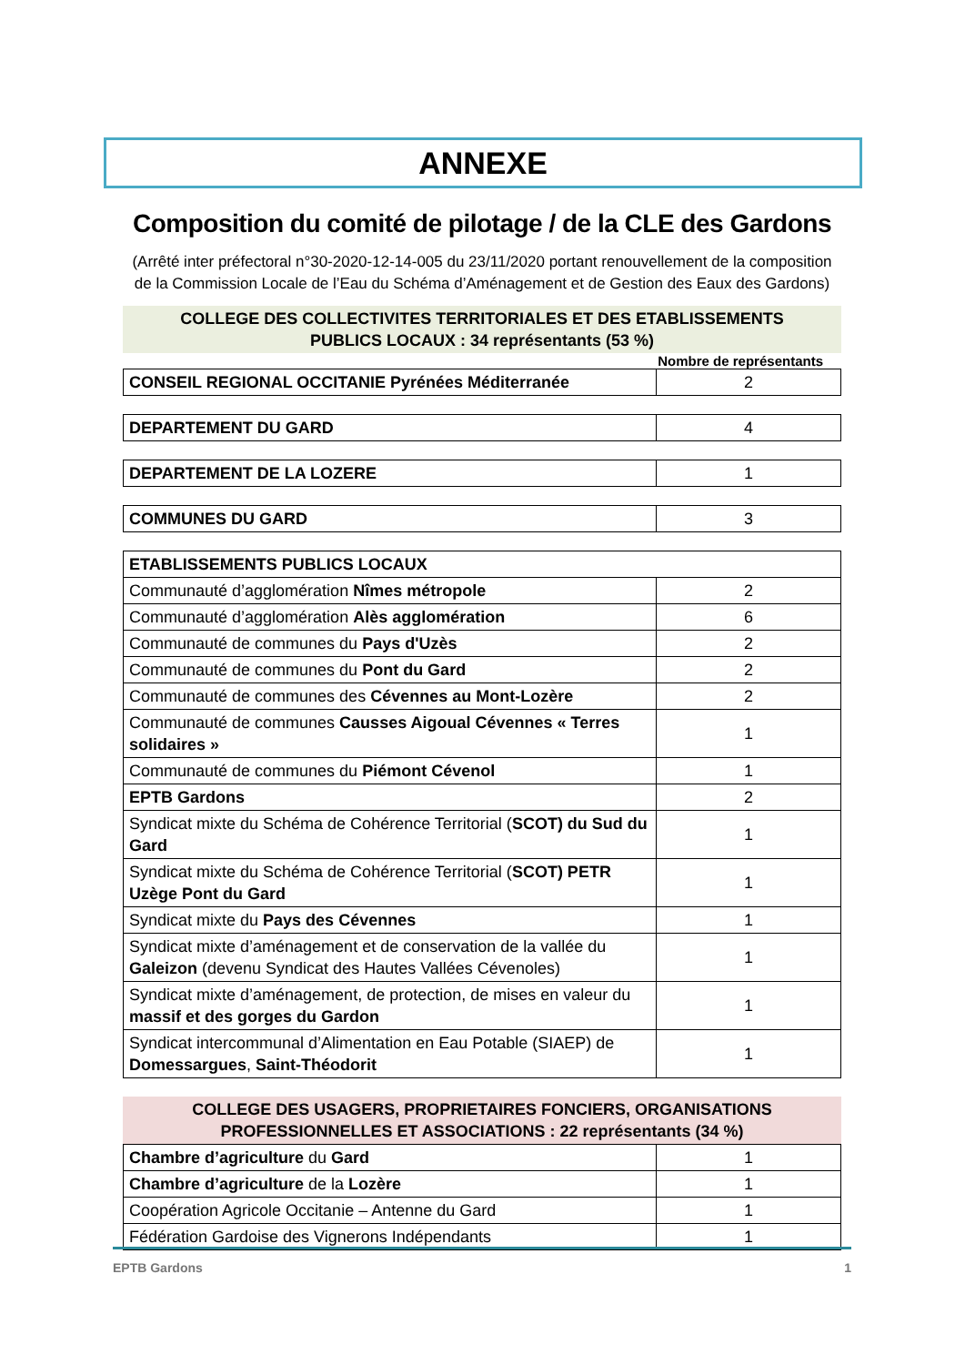ANNEXE
Composition du comité de pilotage / de la CLE des Gardons
(Arrêté inter préfectoral n°30-2020-12-14-005 du 23/11/2020 portant renouvellement de la composition de la Commission Locale de l’Eau du Schéma d’Aménagement et de Gestion des Eaux des Gardons)
COLLEGE DES COLLECTIVITES TERRITORIALES ET DES ETABLISSEMENTS
PUBLICS LOCAUX : 34 représentants (53 %)
Nombre de représentants
| CONSEIL REGIONAL OCCITANIE Pyrénées Méditerranée | 2 |
| DEPARTEMENT DU GARD | 4 |
| DEPARTEMENT DE LA LOZERE | 1 |
| COMMUNES DU GARD | 3 |
| ETABLISSEMENTS PUBLICS LOCAUX | |
| Communauté d’agglomération Nîmes métropole | 2 |
| Communauté d’agglomération Alès agglomération | 6 |
| Communauté de communes du Pays d'Uzès | 2 |
| Communauté de communes du Pont du Gard | 2 |
| Communauté de communes des Cévennes au Mont-Lozère | 2 |
| Communauté de communes Causses Aigoual Cévennes « Terres solidaires » | 1 |
| Communauté de communes du Piémont Cévenol | 1 |
| EPTB Gardons | 2 |
| Syndicat mixte du Schéma de Cohérence Territorial ( SCOT) du Sud du Gard | 1 |
| Syndicat mixte du Schéma de Cohérence Territorial ( SCOT) PETR Uzège Pont du Gard | 1 |
| Syndicat mixte du Pays des Cévennes | 1 |
| Syndicat mixte d’aménagement et de conservation de la vallée du Galeizon (devenu Syndicat des Hautes Vallées Cévenoles) | 1 |
| Syndicat mixte d’aménagement, de protection, de mises en valeur du massif et des gorges du Gardon | 1 |
| Syndicat intercommunal d’Alimentation en Eau Potable (SIAEP) de Domessargues , Saint-Théodorit | 1 |
COLLEGE DES USAGERS, PROPRIETAIRES FONCIERS, ORGANISATIONS
PROFESSIONNELLES ET ASSOCIATIONS : 22 représentants (34 %)
| Chambre d’agriculture du Gard | 1 |
| Chambre d’agriculture de la Lozère | 1 |
| Coopération Agricole Occitanie – Antenne du Gard | 1 |
| Fédération Gardoise des Vignerons Indépendants | 1 |
EPTB Gardons 1